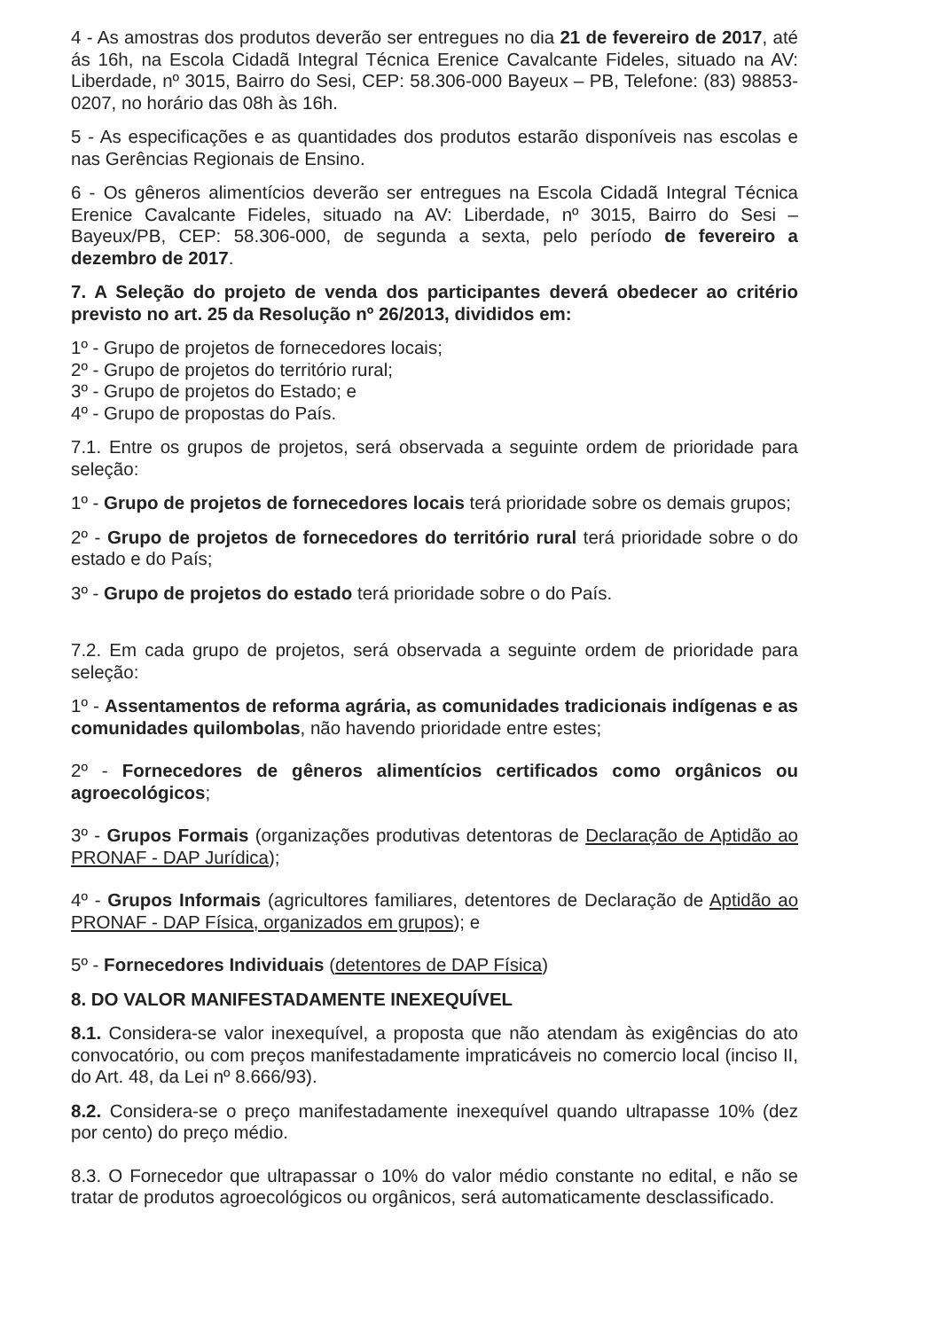4 - As amostras dos produtos deverão ser entregues no dia 21 de fevereiro de 2017, até ás 16h, na Escola Cidadã Integral Técnica Erenice Cavalcante Fideles, situado na AV: Liberdade, nº 3015, Bairro do Sesi, CEP: 58.306-000 Bayeux – PB, Telefone: (83) 98853-0207, no horário das 08h às 16h.
5 - As especificações e as quantidades dos produtos estarão disponíveis nas escolas e nas Gerências Regionais de Ensino.
6 - Os gêneros alimentícios deverão ser entregues na Escola Cidadã Integral Técnica Erenice Cavalcante Fideles, situado na AV: Liberdade, nº 3015, Bairro do Sesi – Bayeux/PB, CEP: 58.306-000, de segunda a sexta, pelo período de fevereiro a dezembro de 2017.
7. A Seleção do projeto de venda dos participantes deverá obedecer ao critério previsto no art. 25 da Resolução nº 26/2013, divididos em:
1º - Grupo de projetos de fornecedores locais;
2º - Grupo de projetos do território rural;
3º - Grupo de projetos do Estado; e
4º - Grupo de propostas do País.
7.1. Entre os grupos de projetos, será observada a seguinte ordem de prioridade para seleção:
1º - Grupo de projetos de fornecedores locais terá prioridade sobre os demais grupos;
2º - Grupo de projetos de fornecedores do território rural terá prioridade sobre o do estado e do País;
3º - Grupo de projetos do estado terá prioridade sobre o do País.
7.2. Em cada grupo de projetos, será observada a seguinte ordem de prioridade para seleção:
1º - Assentamentos de reforma agrária, as comunidades tradicionais indígenas e as comunidades quilombolas, não havendo prioridade entre estes;
2º - Fornecedores de gêneros alimentícios certificados como orgânicos ou agroecológicos;
3º - Grupos Formais (organizações produtivas detentoras de Declaração de Aptidão ao PRONAF - DAP Jurídica);
4º - Grupos Informais (agricultores familiares, detentores de Declaração de Aptidão ao PRONAF - DAP Física, organizados em grupos); e
5º - Fornecedores Individuais (detentores de DAP Física)
8. DO VALOR MANIFESTADAMENTE INEXEQUÍVEL
8.1. Considera-se valor inexequível, a proposta que não atendam às exigências do ato convocatório, ou com preços manifestadamente impraticáveis no comercio local (inciso II, do Art. 48, da Lei nº 8.666/93).
8.2. Considera-se o preço manifestadamente inexequível quando ultrapasse 10% (dez por cento) do preço médio.
8.3. O Fornecedor que ultrapassar o 10% do valor médio constante no edital, e não se tratar de produtos agroecológicos ou orgânicos, será automaticamente desclassificado.